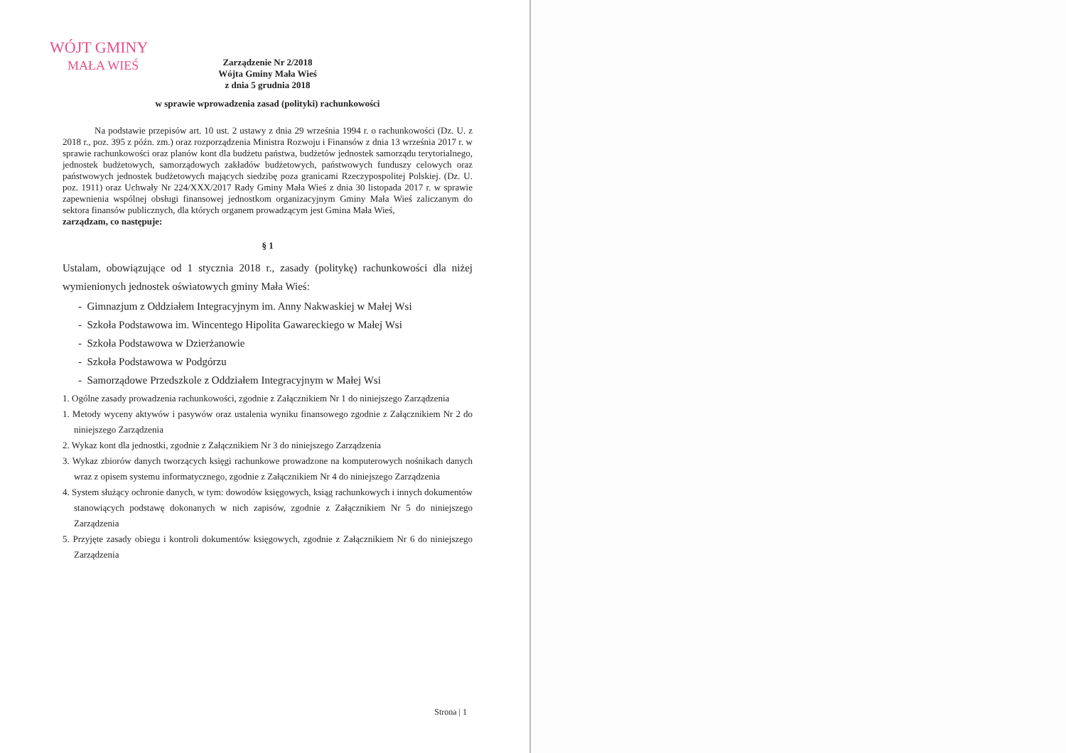WÓJT GMINY
MAŁA WIEŚ
Zarządzenie Nr 2/2018
Wójta Gminy Mała Wieś
z dnia 5 grudnia 2018
w sprawie wprowadzenia zasad (polityki) rachunkowości
Na podstawie przepisów art. 10 ust. 2 ustawy z dnia 29 września 1994 r. o rachunkowości (Dz. U. z 2018 r., poz. 395 z późn. zm.) oraz rozporządzenia Ministra Rozwoju i Finansów z dnia 13 września 2017 r. w sprawie rachunkowości oraz planów kont dla budżetu państwa, budżetów jednostek samorządu terytorialnego, jednostek budżetowych, samorządowych zakładów budżetowych, państwowych funduszy celowych oraz państwowych jednostek budżetowych mających siedzibę poza granicami Rzeczypospolitej Polskiej. (Dz. U. poz. 1911) oraz Uchwały Nr 224/XXX/2017 Rady Gminy Mała Wieś z dnia 30 listopada 2017 r. w sprawie zapewnienia wspólnej obsługi finansowej jednostkom organizacyjnym Gminy Mała Wieś zaliczanym do sektora finansów publicznych, dla których organem prowadzącym jest Gmina Mała Wieś,
zarządzam, co następuje:
§ 1
Ustalam, obowiązujące od 1 stycznia 2018 r., zasady (politykę) rachunkowości dla niżej wymienionych jednostek oświatowych gminy Mała Wieś:
- Gimnazjum z Oddziałem Integracyjnym im. Anny Nakwaskiej w Małej Wsi
- Szkoła Podstawowa im. Wincentego Hipolita Gawareckiego w Małej Wsi
- Szkoła Podstawowa w Dzierżanowie
- Szkoła Podstawowa w Podgórzu
- Samorządowe Przedszkole z Oddziałem Integracyjnym w Małej Wsi
1. Ogólne zasady prowadzenia rachunkowości, zgodnie z Załącznikiem Nr 1 do niniejszego Zarządzenia
1. Metody wyceny aktywów i pasywów oraz ustalenia wyniku finansowego zgodnie z Załącznikiem Nr 2 do niniejszego Zarządzenia
2. Wykaz kont dla jednostki, zgodnie z Załącznikiem Nr 3 do niniejszego Zarządzenia
3. Wykaz zbiorów danych tworzących księgi rachunkowe prowadzone na komputerowych nośnikach danych wraz z opisem systemu informatycznego, zgodnie z Załącznikiem Nr 4 do niniejszego Zarządzenia
4. System służący ochronie danych, w tym: dowodów księgowych, ksiąg rachunkowych i innych dokumentów stanowiących podstawę dokonanych w nich zapisów, zgodnie z Załącznikiem Nr 5 do niniejszego Zarządzenia
5. Przyjęte zasady obiegu i kontroli dokumentów księgowych, zgodnie z Załącznikiem Nr 6 do niniejszego Zarządzenia
Strona | 1